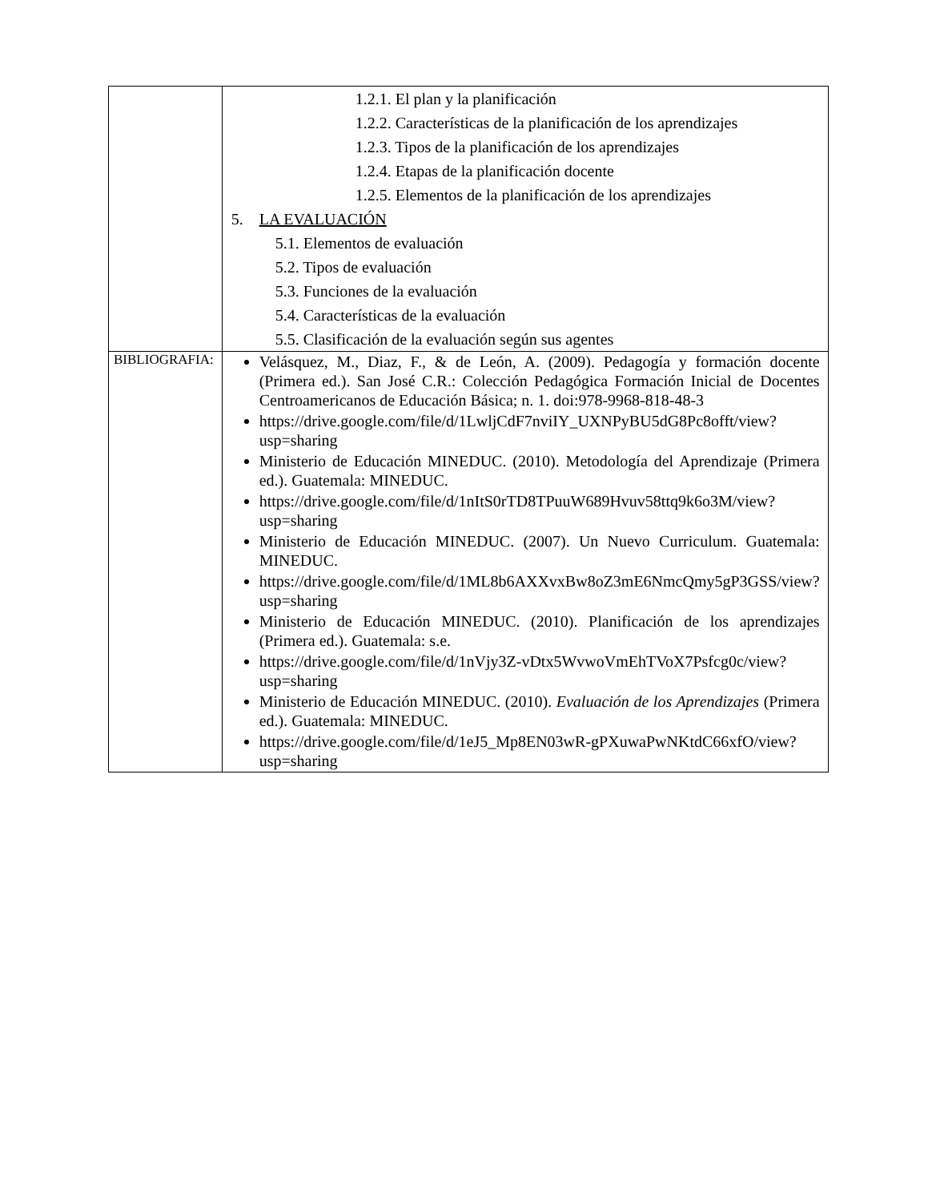| | 1.2.1. El plan y la planificación 1.2.2. Características de la planificación de los aprendizajes 1.2.3. Tipos de la planificación de los aprendizajes 1.2.4. Etapas de la planificación docente 1.2.5. Elementos de la planificación de los aprendizajes 5. LA EVALUACIÓN 5.1. Elementos de evaluación 5.2. Tipos de evaluación 5.3. Funciones de la evaluación 5.4. Características de la evaluación 5.5. Clasificación de la evaluación según sus agentes |
| BIBLIOGRAFIA: | Velásquez, M., Diaz, F., & de León, A. (2009). Pedagogía y formación docente (Primera ed.). San José C.R.: Colección Pedagógica Formación Inicial de Docentes Centroamericanos de Educación Básica; n. 1. doi:978-9968-818-48-3 https://drive.google.com/file/d/1LwljCdF7nviIY_UXNPyBU5dG8Pc8offt/view?usp=sharing Ministerio de Educación MINEDUC. (2010). Metodología del Aprendizaje (Primera ed.). Guatemala: MINEDUC. https://drive.google.com/file/d/1nItS0rTD8TPuuW689Hvuv58ttq9k6o3M/view?usp=sharing Ministerio de Educación MINEDUC. (2007). Un Nuevo Curriculum. Guatemala: MINEDUC. https://drive.google.com/file/d/1ML8b6AXXvxBw8oZ3mE6NmcQmy5gP3GSS/view?usp=sharing Ministerio de Educación MINEDUC. (2010). Planificación de los aprendizajes (Primera ed.). Guatemala: s.e. https://drive.google.com/file/d/1nVjy3Z-vDtx5WvwoVmEhTVoX7Psfcg0c/view?usp=sharing Ministerio de Educación MINEDUC. (2010). Evaluación de los Aprendizajes (Primera ed.). Guatemala: MINEDUC. https://drive.google.com/file/d/1eJ5_Mp8EN03wR-gPXuwaPwNKtdC66xfO/view?usp=sharing |